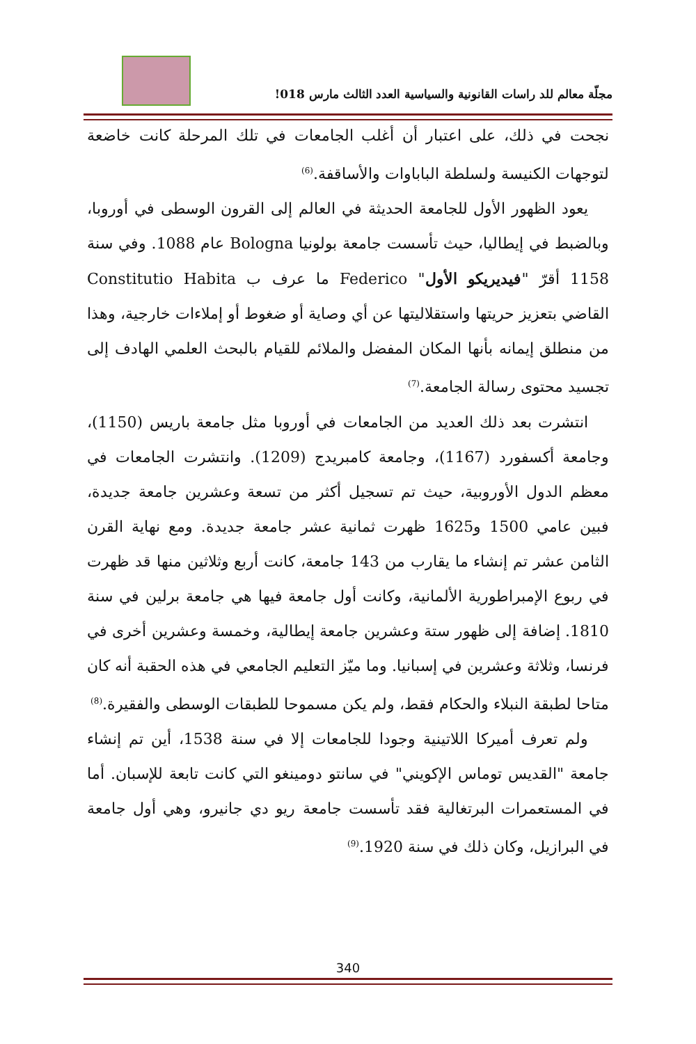مجلّة معالم للد راسات القانونية والسياسية العدد الثالث مارس 018!
نجحت في ذلك، على اعتبار أن أغلب الجامعات في تلك المرحلة كانت خاضعة لتوجهات الكنيسة ولسلطة الباباوات والأساقفة.<sup>(6)</sup>
يعود الظهور الأول للجامعة الحديثة في العالم إلى القرون الوسطى في أوروبا، وبالضبط في إيطاليا، حيث تأسست جامعة بولونيا Bologna عام 1088. وفي سنة 1158 أقرّ "فيديريكو الأول" Federico ما عرف ب Constitutio Habita القاضي بتعزيز حريتها واستقلاليتها عن أي وصاية أو ضغوط أو إملاءات خارجية، وهذا من منطلق إيمانه بأنها المكان المفضل والملائم للقيام بالبحث العلمي الهادف إلى تجسيد محتوى رسالة الجامعة.<sup>(7)</sup>
انتشرت بعد ذلك العديد من الجامعات في أوروبا مثل جامعة باريس (1150)، وجامعة أكسفورد (1167)، وجامعة كامبريدج (1209). وانتشرت الجامعات في معظم الدول الأوروبية، حيث تم تسجيل أكثر من تسعة وعشرين جامعة جديدة، فبين عامي 1500 و1625 ظهرت ثمانية عشر جامعة جديدة. ومع نهاية القرن الثامن عشر تم إنشاء ما يقارب من 143 جامعة، كانت أربع وثلاثين منها قد ظهرت في ربوع الإمبراطورية الألمانية، وكانت أول جامعة فيها هي جامعة برلين في سنة 1810. إضافة إلى ظهور ستة وعشرين جامعة إيطالية، وخمسة وعشرين أخرى في فرنسا، وثلاثة وعشرين في إسبانيا. وما ميّز التعليم الجامعي في هذه الحقبة أنه كان متاحا لطبقة النبلاء والحكام فقط، ولم يكن مسموحا للطبقات الوسطى والفقيرة.<sup>(8)</sup>
ولم تعرف أميركا اللاتينية وجودا للجامعات إلا في سنة 1538، أين تم إنشاء جامعة "القديس توماس الإكويني" في سانتو دومينغو التي كانت تابعة للإسبان. أما في المستعمرات البرتغالية فقد تأسست جامعة ريو دي جانيرو، وهي أول جامعة في البرازيل، وكان ذلك في سنة 1920.<sup>(9)</sup>
340